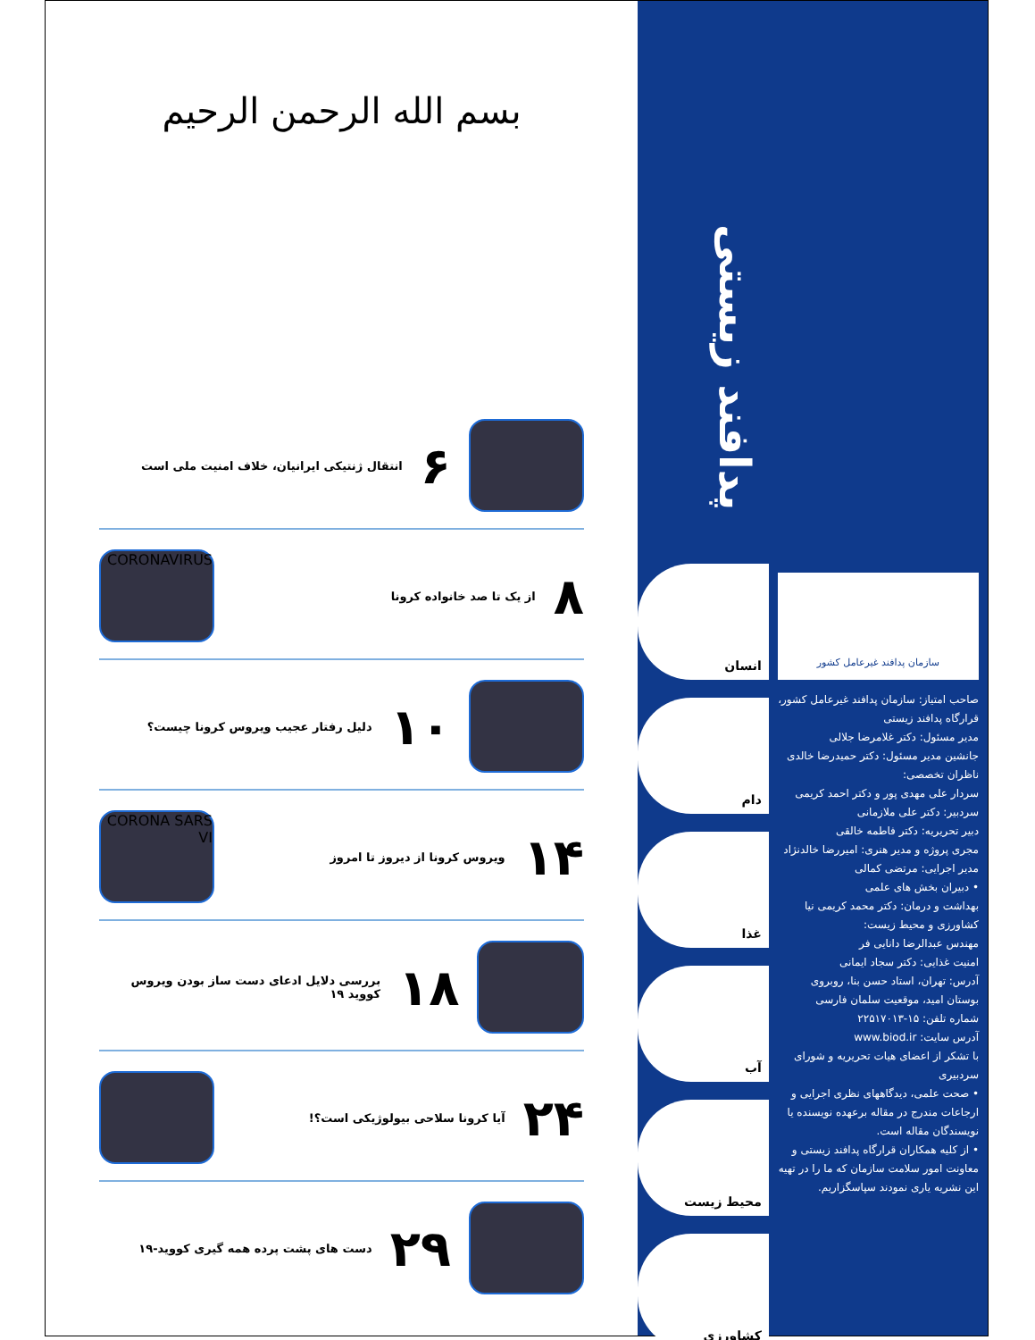سازمان پدافند غیرعامل کشور
صاحب امتیاز: سازمان پدافند غیرعامل کشور، قرارگاه پدافند زیستی
مدیر مسئول: دکتر غلامرضا جلالی
جانشین مدیر مسئول: دکتر حمیدرضا خالدی
ناظران تخصصی:
سردار علی مهدی پور و دکتر احمد کریمی
سردبیر: دکتر علی ملازمانی
دبیر تحریریه: دکتر فاطمه خالقی
مجری پروژه و مدیر هنری: امیررضا خالدنژاد
مدیر اجرایی: مرتضی کمالی
• دبیران بخش های علمی
بهداشت و درمان: دکتر محمد کریمی نیا
کشاورزی و محیط زیست:
مهندس عبدالرضا دانایی فر
امنیت غذایی: دکتر سجاد ایمانی
آدرس: تهران، استاد حسن بنا، روبروی بوستان امید، موقعیت سلمان فارسی
شماره تلفن: ۱۵-۲۲۵۱۷۰۱۳
آدرس سایت: www.biod.ir
با تشکر از اعضای هیات تحریریه و شورای سردبیری
• صحت علمی، دیدگاههای نظری اجرایی و ارجاعات مندرج در مقاله برعهده نویسنده یا نویسندگان مقاله است.
• از کلیه همکاران قرارگاه پدافند زیستی و معاونت امور سلامت سازمان که ما را در تهیه این نشریه یاری نمودند سپاسگزاریم.
پدافند زیستی
انسان
دام
غذا
آب
محیط زیست
کشاورزی
بسم الله الرحمن الرحیم
۶
انتقال ژنتیکی ایرانیان، خلاف امنیت ملی است
۸
از یک تا صد خانواده کرونا
CORONAVIRUS
۱۰
دلیل رفتار عجیب ویروس کرونا چیست؟
۱۴
ویروس کرونا از دیروز تا امروز
CORONA SARS VI
۱۸
بررسی دلایل ادعای دست ساز بودن ویروس کووید ۱۹
۲۴
آیا کرونا سلاحی بیولوژیکی است؟!
۲۹
دست های پشت پرده همه گیری کووید-۱۹